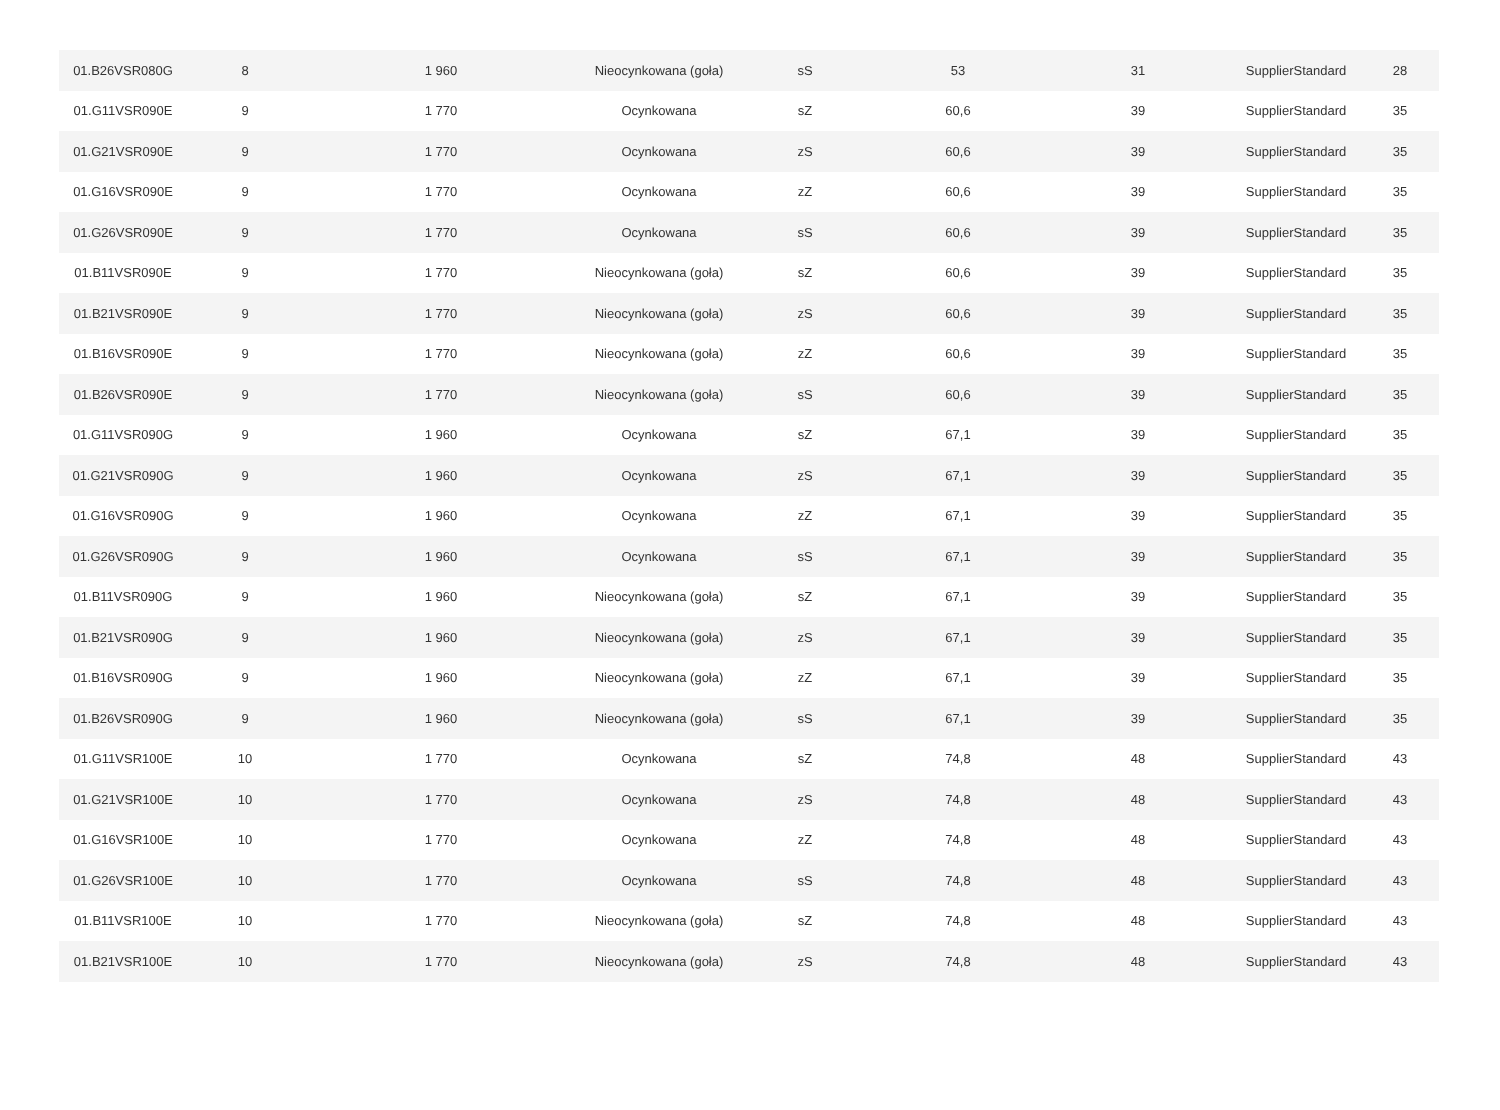| 01.B26VSR080G | 8 | 1 960 | Nieocynkowana (goła) | sS | 53 | 31 | SupplierStandard | 28 |
| 01.G11VSR090E | 9 | 1 770 | Ocynkowana | sZ | 60,6 | 39 | SupplierStandard | 35 |
| 01.G21VSR090E | 9 | 1 770 | Ocynkowana | zS | 60,6 | 39 | SupplierStandard | 35 |
| 01.G16VSR090E | 9 | 1 770 | Ocynkowana | zZ | 60,6 | 39 | SupplierStandard | 35 |
| 01.G26VSR090E | 9 | 1 770 | Ocynkowana | sS | 60,6 | 39 | SupplierStandard | 35 |
| 01.B11VSR090E | 9 | 1 770 | Nieocynkowana (goła) | sZ | 60,6 | 39 | SupplierStandard | 35 |
| 01.B21VSR090E | 9 | 1 770 | Nieocynkowana (goła) | zS | 60,6 | 39 | SupplierStandard | 35 |
| 01.B16VSR090E | 9 | 1 770 | Nieocynkowana (goła) | zZ | 60,6 | 39 | SupplierStandard | 35 |
| 01.B26VSR090E | 9 | 1 770 | Nieocynkowana (goła) | sS | 60,6 | 39 | SupplierStandard | 35 |
| 01.G11VSR090G | 9 | 1 960 | Ocynkowana | sZ | 67,1 | 39 | SupplierStandard | 35 |
| 01.G21VSR090G | 9 | 1 960 | Ocynkowana | zS | 67,1 | 39 | SupplierStandard | 35 |
| 01.G16VSR090G | 9 | 1 960 | Ocynkowana | zZ | 67,1 | 39 | SupplierStandard | 35 |
| 01.G26VSR090G | 9 | 1 960 | Ocynkowana | sS | 67,1 | 39 | SupplierStandard | 35 |
| 01.B11VSR090G | 9 | 1 960 | Nieocynkowana (goła) | sZ | 67,1 | 39 | SupplierStandard | 35 |
| 01.B21VSR090G | 9 | 1 960 | Nieocynkowana (goła) | zS | 67,1 | 39 | SupplierStandard | 35 |
| 01.B16VSR090G | 9 | 1 960 | Nieocynkowana (goła) | zZ | 67,1 | 39 | SupplierStandard | 35 |
| 01.B26VSR090G | 9 | 1 960 | Nieocynkowana (goła) | sS | 67,1 | 39 | SupplierStandard | 35 |
| 01.G11VSR100E | 10 | 1 770 | Ocynkowana | sZ | 74,8 | 48 | SupplierStandard | 43 |
| 01.G21VSR100E | 10 | 1 770 | Ocynkowana | zS | 74,8 | 48 | SupplierStandard | 43 |
| 01.G16VSR100E | 10 | 1 770 | Ocynkowana | zZ | 74,8 | 48 | SupplierStandard | 43 |
| 01.G26VSR100E | 10 | 1 770 | Ocynkowana | sS | 74,8 | 48 | SupplierStandard | 43 |
| 01.B11VSR100E | 10 | 1 770 | Nieocynkowana (goła) | sZ | 74,8 | 48 | SupplierStandard | 43 |
| 01.B21VSR100E | 10 | 1 770 | Nieocynkowana (goła) | zS | 74,8 | 48 | SupplierStandard | 43 |